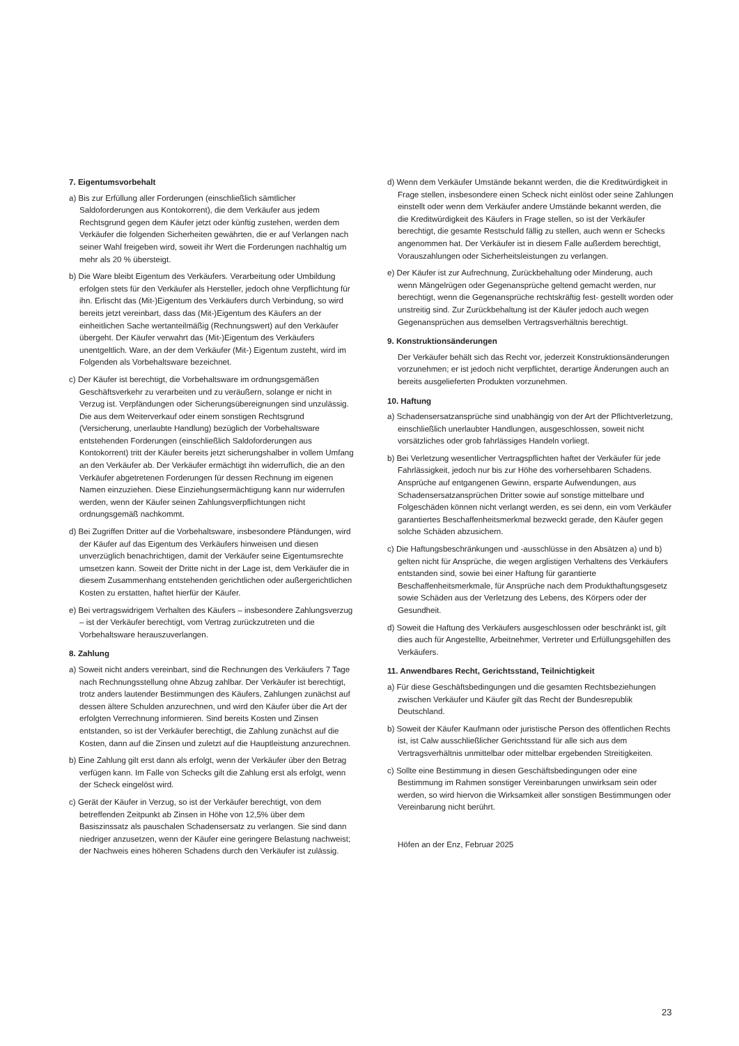7. Eigentumsvorbehalt
a) Bis zur Erfüllung aller Forderungen (einschließlich sämtlicher Saldoforderungen aus Kontokorrent), die dem Verkäufer aus jedem Rechtsgrund gegen dem Käufer jetzt oder künftig zustehen, werden dem Verkäufer die folgenden Sicherheiten gewährten, die er auf Verlangen nach seiner Wahl freigeben wird, soweit ihr Wert die Forderungen nachhaltig um mehr als 20 % übersteigt.
b) Die Ware bleibt Eigentum des Verkäufers. Verarbeitung oder Umbildung erfolgen stets für den Verkäufer als Hersteller, jedoch ohne Verpflichtung für ihn. Erlischt das (Mit-)Eigentum des Verkäufers durch Verbindung, so wird bereits jetzt vereinbart, dass das (Mit-)Eigentum des Käufers an der einheitlichen Sache wertanteilmäßig (Rechnungswert) auf den Verkäufer übergeht. Der Käufer verwahrt das (Mit-)Eigentum des Verkäufers unentgeltlich. Ware, an der dem Verkäufer (Mit-) Eigentum zusteht, wird im Folgenden als Vorbehaltsware bezeichnet.
c) Der Käufer ist berechtigt, die Vorbehaltsware im ordnungsgemäßen Geschäftsverkehr zu verarbeiten und zu veräußern, solange er nicht in Verzug ist. Verpfändungen oder Sicherungsübereignungen sind unzulässig. Die aus dem Weiterverkauf oder einem sonstigen Rechtsgrund (Versicherung, unerlaubte Handlung) bezüglich der Vorbehaltsware entstehenden Forderungen (einschließlich Saldoforderungen aus Kontokorrent) tritt der Käufer bereits jetzt sicherungshalber in vollem Umfang an den Verkäufer ab. Der Verkäufer ermächtigt ihn widerruflich, die an den Verkäufer abgetretenen Forderungen für dessen Rechnung im eigenen Namen einzuziehen. Diese Einziehungsermächtigung kann nur widerrufen werden, wenn der Käufer seinen Zahlungsverpflichtungen nicht ordnungsgemäß nachkommt.
d) Bei Zugriffen Dritter auf die Vorbehaltsware, insbesondere Pfändungen, wird der Käufer auf das Eigentum des Verkäufers hinweisen und diesen unverzüglich benachrichtigen, damit der Verkäufer seine Eigentumsrechte umsetzen kann. Soweit der Dritte nicht in der Lage ist, dem Verkäufer die in diesem Zusammenhang entstehenden gerichtlichen oder außergerichtlichen Kosten zu erstatten, haftet hierfür der Käufer.
e) Bei vertragswidrigem Verhalten des Käufers – insbesondere Zahlungsverzug – ist der Verkäufer berechtigt, vom Vertrag zurückzutreten und die Vorbehaltsware herauszuverlangen.
8. Zahlung
a) Soweit nicht anders vereinbart, sind die Rechnungen des Verkäufers 7 Tage nach Rechnungsstellung ohne Abzug zahlbar. Der Verkäufer ist berechtigt, trotz anders lautender Bestimmungen des Käufers, Zahlungen zunächst auf dessen ältere Schulden anzurechnen, und wird den Käufer über die Art der erfolgten Verrechnung informieren. Sind bereits Kosten und Zinsen entstanden, so ist der Verkäufer berechtigt, die Zahlung zunächst auf die Kosten, dann auf die Zinsen und zuletzt auf die Hauptleistung anzurechnen.
b) Eine Zahlung gilt erst dann als erfolgt, wenn der Verkäufer über den Betrag verfügen kann. Im Falle von Schecks gilt die Zahlung erst als erfolgt, wenn der Scheck eingelöst wird.
c) Gerät der Käufer in Verzug, so ist der Verkäufer berechtigt, von dem betreffenden Zeitpunkt ab Zinsen in Höhe von 12,5% über dem Basiszinssatz als pauschalen Schadensersatz zu verlangen. Sie sind dann niedriger anzusetzen, wenn der Käufer eine geringere Belastung nachweist; der Nachweis eines höheren Schadens durch den Verkäufer ist zulässig.
d) Wenn dem Verkäufer Umstände bekannt werden, die die Kreditwürdigkeit in Frage stellen, insbesondere einen Scheck nicht einlöst oder seine Zahlungen einstellt oder wenn dem Verkäufer andere Umstände bekannt werden, die die Kreditwürdigkeit des Käufers in Frage stellen, so ist der Verkäufer berechtigt, die gesamte Restschuld fällig zu stellen, auch wenn er Schecks angenommen hat. Der Verkäufer ist in diesem Falle außerdem berechtigt, Vorauszahlungen oder Sicherheitsleistungen zu verlangen.
e) Der Käufer ist zur Aufrechnung, Zurückbehaltung oder Minderung, auch wenn Mängelrügen oder Gegenansprüche geltend gemacht werden, nur berechtigt, wenn die Gegenansprüche rechtskräftig fest- gestellt worden oder unstreitig sind. Zur Zurückbehaltung ist der Käufer jedoch auch wegen Gegenansprüchen aus demselben Vertragsverhältnis berechtigt.
9. Konstruktionsänderungen
Der Verkäufer behält sich das Recht vor, jederzeit Konstruktionsänderungen vorzunehmen; er ist jedoch nicht verpflichtet, derartige Änderungen auch an bereits ausgelieferten Produkten vorzunehmen.
10. Haftung
a) Schadensersatzansprüche sind unabhängig von der Art der Pflichtverletzung, einschließlich unerlaubter Handlungen, ausgeschlossen, soweit nicht vorsätzliches oder grob fahrlässiges Handeln vorliegt.
b) Bei Verletzung wesentlicher Vertragspflichten haftet der Verkäufer für jede Fahrlässigkeit, jedoch nur bis zur Höhe des vorhersehbaren Schadens. Ansprüche auf entgangenen Gewinn, ersparte Aufwendungen, aus Schadensersatzansprüchen Dritter sowie auf sonstige mittelbare und Folgeschäden können nicht verlangt werden, es sei denn, ein vom Verkäufer garantiertes Beschaffenheitsmerkmal bezweckt gerade, den Käufer gegen solche Schäden abzusichern.
c) Die Haftungsbeschränkungen und -ausschlüsse in den Absätzen a) und b) gelten nicht für Ansprüche, die wegen arglistigen Verhaltens des Verkäufers entstanden sind, sowie bei einer Haftung für garantierte Beschaffenheitsmerkmale, für Ansprüche nach dem Produkthaftungsgesetz sowie Schäden aus der Verletzung des Lebens, des Körpers oder der Gesundheit.
d) Soweit die Haftung des Verkäufers ausgeschlossen oder beschränkt ist, gilt dies auch für Angestellte, Arbeitnehmer, Vertreter und Erfüllungsgehilfen des Verkäufers.
11. Anwendbares Recht, Gerichtsstand, Teilnichtigkeit
a) Für diese Geschäftsbedingungen und die gesamten Rechtsbeziehungen zwischen Verkäufer und Käufer gilt das Recht der Bundesrepublik Deutschland.
b) Soweit der Käufer Kaufmann oder juristische Person des öffentlichen Rechts ist, ist Calw ausschließlicher Gerichtsstand für alle sich aus dem Vertragsverhältnis unmittelbar oder mittelbar ergebenden Streitigkeiten.
c) Sollte eine Bestimmung in diesen Geschäftsbedingungen oder eine Bestimmung im Rahmen sonstiger Vereinbarungen unwirksam sein oder werden, so wird hiervon die Wirksamkeit aller sonstigen Bestimmungen oder Vereinbarung nicht berührt.
Höfen an der Enz, Februar 2025
23